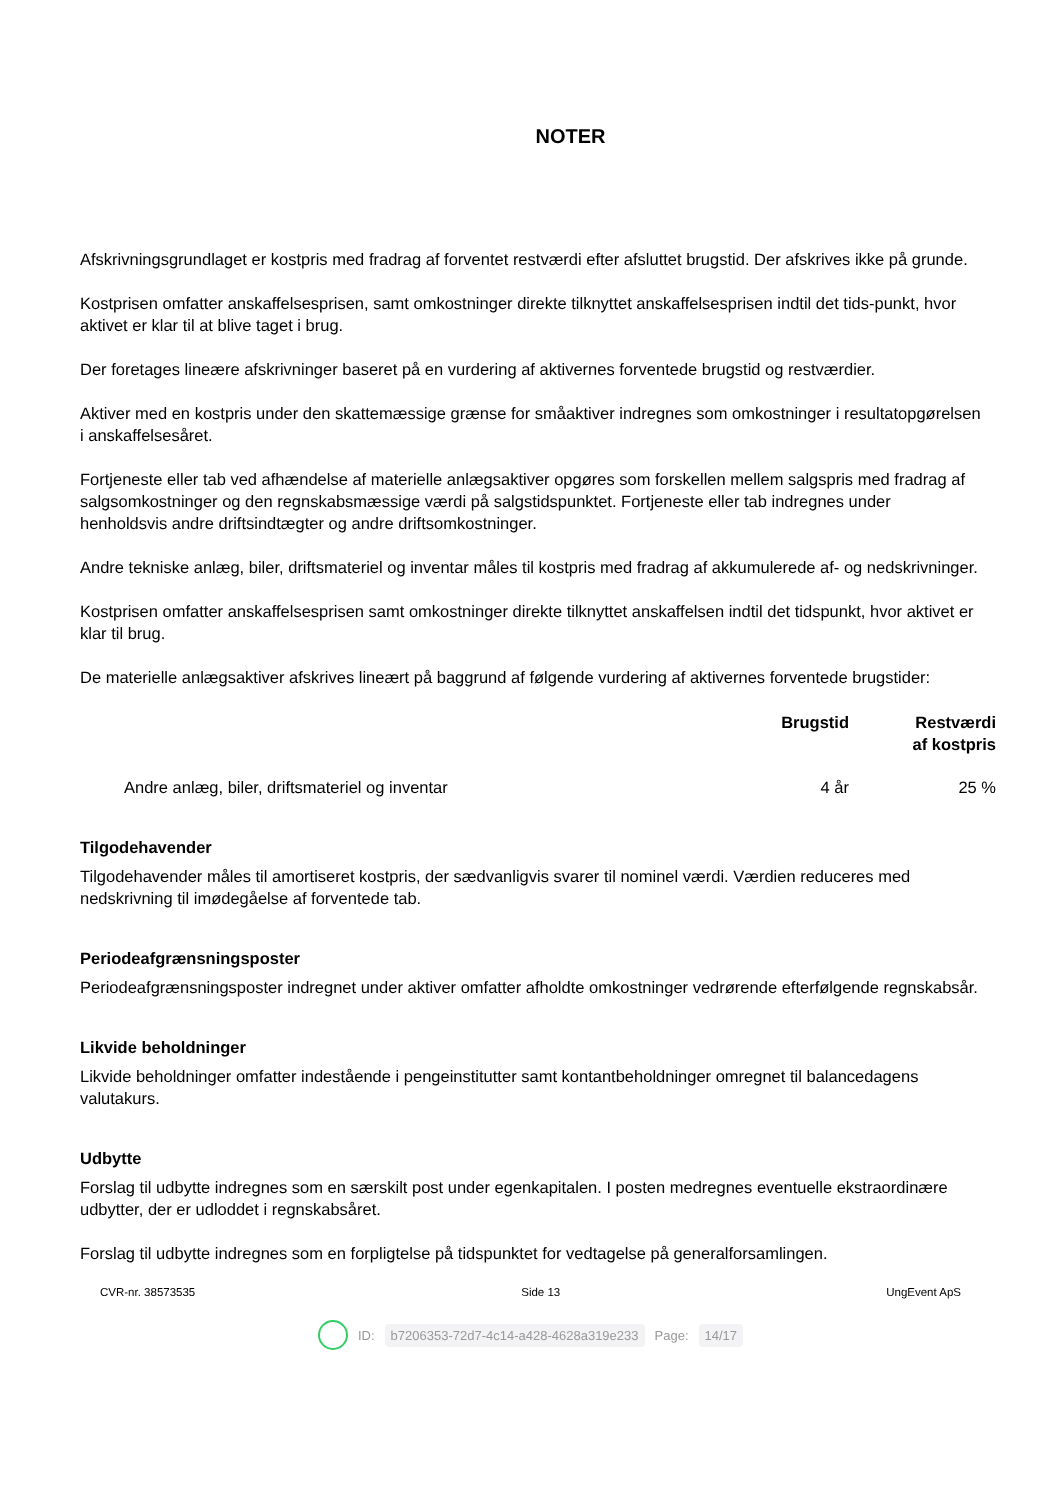NOTER
Afskrivningsgrundlaget er kostpris med fradrag af forventet restværdi efter afsluttet brugstid. Der afskrives ikke på grunde.
Kostprisen omfatter anskaffelsesprisen, samt omkostninger direkte tilknyttet anskaffelsesprisen indtil det tids-punkt, hvor aktivet er klar til at blive taget i brug.
Der foretages lineære afskrivninger baseret på en vurdering af aktivernes forventede brugstid og restværdier.
Aktiver med en kostpris under den skattemæssige grænse for småaktiver indregnes som omkostninger i resultatopgørelsen i anskaffelsesåret.
Fortjeneste eller tab ved afhændelse af materielle anlægsaktiver opgøres som forskellen mellem salgspris med fradrag af salgsomkostninger og den regnskabsmæssige værdi på salgstidspunktet. Fortjeneste eller tab indregnes under henholdsvis andre driftsindtægter og andre driftsomkostninger.
Andre tekniske anlæg, biler, driftsmateriel og inventar måles til kostpris med fradrag af akkumulerede af- og nedskrivninger.
Kostprisen omfatter anskaffelsesprisen samt omkostninger direkte tilknyttet anskaffelsen indtil det tidspunkt, hvor aktivet er klar til brug.
De materielle anlægsaktiver afskrives lineært på baggrund af følgende vurdering af aktivernes forventede brugstider:
| | Brugstid | Restværdi af kostpris |
| --- | --- | --- |
| Andre anlæg, biler, driftsmateriel og inventar | 4 år | 25 % |
Tilgodehavender
Tilgodehavender måles til amortiseret kostpris, der sædvanligvis svarer til nominel værdi. Værdien reduceres med nedskrivning til imødegåelse af forventede tab.
Periodeafgrænsningsposter
Periodeafgrænsningsposter indregnet under aktiver omfatter afholdte omkostninger vedrørende efterfølgende regnskabsår.
Likvide beholdninger
Likvide beholdninger omfatter indestående i pengeinstitutter samt kontantbeholdninger omregnet til balancedagens valutakurs.
Udbytte
Forslag til udbytte indregnes som en særskilt post under egenkapitalen. I posten medregnes eventuelle ekstraordinære udbytter, der er udloddet i regnskabsåret.
Forslag til udbytte indregnes som en forpligtelse på tidspunktet for vedtagelse på generalforsamlingen.
CVR-nr. 38573535 Side 13 UngEvent ApS
ID: b7206353-72d7-4c14-a428-4628a319e233 Page: 14/17